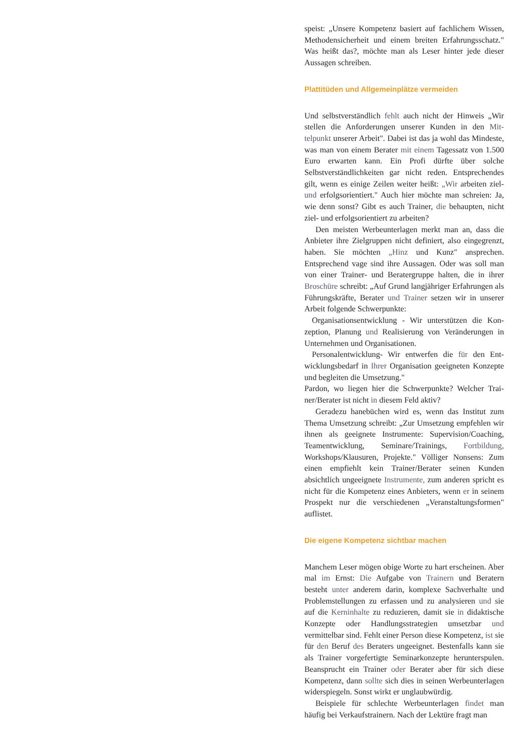speist: „Unsere Kompetenz basiert auf fachlichem Wissen, Methodensicherheit und einem breiten Erfahrungs­schatz." Was heißt das?, möchte man als Leser hinter jede dieser Aussagen schreiben.
Plattitüden und Allgemeinplätze vermeiden
Und selbstverständlich fehlt auch nicht der Hinweis „Wir stellen die Anforderungen unserer Kunden in den Mit­telpunkt unserer Arbeit". Dabei ist das ja wohl das Min­deste, was man von einem Berater mit einem Tagessatz von 1.500 Euro erwarten kann. Ein Profi dürfte über sol­che Selbstverständlichkeiten gar nicht reden. Entspre­chendes gilt, wenn es einige Zeilen weiter heißt: „Wir arbeiten ziel- und erfolgsorientiert." Auch hier möchte man schreien: Ja, wie denn sonst? Gibt es auch Trainer, die behaupten, nicht ziel- und erfolgsorientiert zu arbei­ten?
Den meisten Werbeunterlagen merkt man an, dass die Anbieter ihre Zielgruppen nicht definiert, also einge­grenzt, haben. Sie möchten „Hinz und Kunz" ansprechen. Entsprechend vage sind ihre Aussagen. Oder was soll man von einer Trainer- und Beratergruppe halten, die in ihrer Broschüre schreibt: „Auf Grund langjähriger Erfahrungen als Führungskräfte, Berater und Trainer setzen wir in unserer Arbeit folgende Schwerpunkte:
Organisationsentwicklung - Wir unterstützen die Kon­zeption, Planung und Realisierung von Veränderungen in Unternehmen und Organisationen.
Personalentwicklung- Wir entwerfen die für den Ent­wicklungsbedarf in Ihrer Organisation geeigneten Kon­zepte und begleiten die Umsetzung."
Pardon, wo liegen hier die Schwerpunkte? Welcher Trai­ner/Berater ist nicht in diesem Feld aktiv?
Geradezu hanebüchen wird es, wenn das Institut zum Thema Umsetzung schreibt: „Zur Umsetzung empfehlen wir ihnen als geeignete Instrumente: Supervision/Coa­ching, Teamentwicklung, Seminare/Trainings, Fortbil­dung, Workshops/Klausuren, Projekte." Völliger Non­sens: Zum einen empfiehlt kein Trainer/Berater seinen Kunden absichtlich ungeeignete Instrumente, zum ande­ren spricht es nicht für die Kompetenz eines Anbieters, wenn er in seinem Prospekt nur die verschiedenen „Ver­anstaltungsformen" auflistet.
Die eigene Kompetenz sichtbar machen
Manchem Leser mögen obige Worte zu hart erscheinen. Aber mal im Ernst: Die Aufgabe von Trainern und Bera­tern besteht unter anderem darin, komplexe Sachverhal­te und Problemstellungen zu erfassen und zu analysieren und sie auf die Kerninhalte zu reduzieren, damit sie in didaktische Konzepte oder Handlungsstrategien umsetz­bar und vermittelbar sind. Fehlt einer Person diese Kom­petenz, ist sie für den Beruf des Beraters ungeeignet. Bestenfalls kann sie als Trainer vorgefertigte Seminarkon­zepte herunterspulen. Beansprucht ein Trainer oder Berater aber für sich diese Kompetenz, dann sollte sich dies in seinen Werbeunterlagen widerspiegeln. Sonst wirkt er unglaubwürdig.
Beispiele für schlechte Werbeunterlagen findet man häufig bei Verkaufstrainern. Nach der Lektüre fragt man